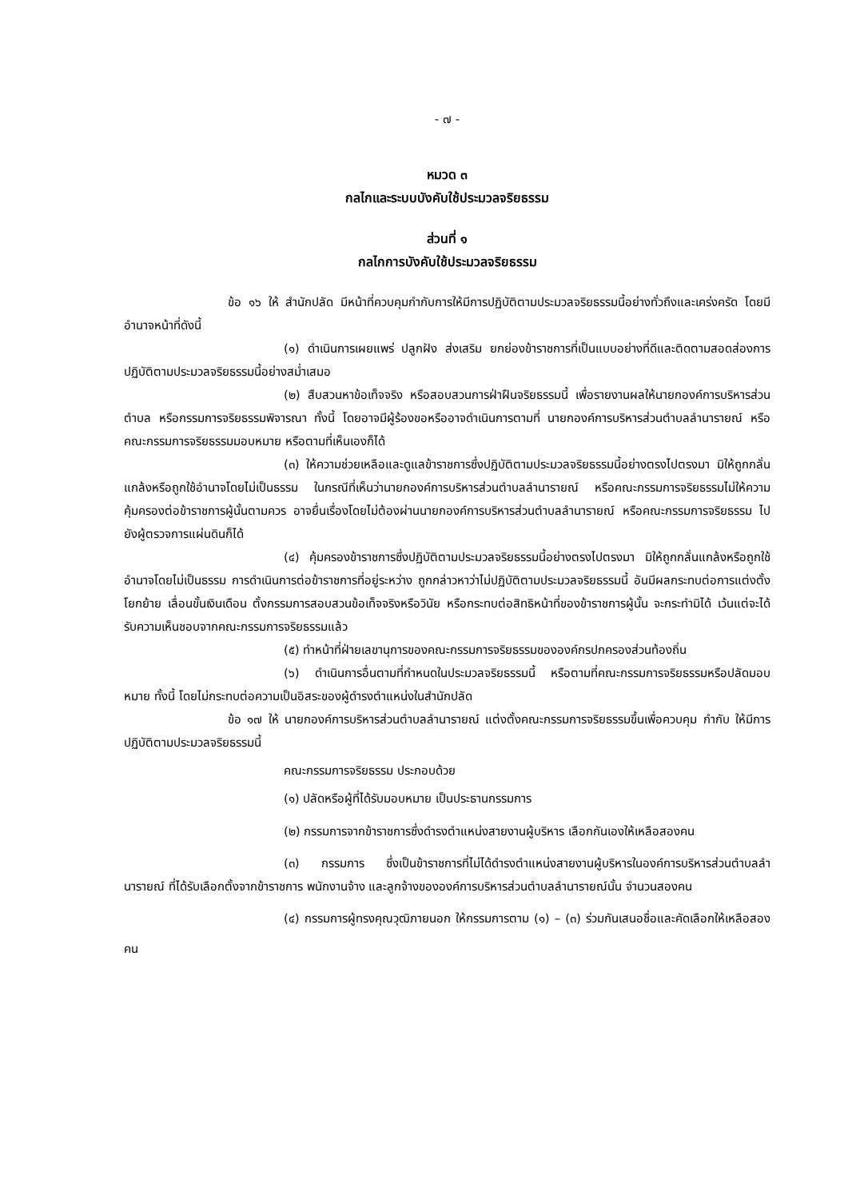- ๗ -
หมวด ๓
กลไกและระบบบังคับใช้ประมวลจริยธรรม
ส่วนที่ ๑
กลไกการบังคับใช้ประมวลจริยธรรม
ข้อ ๑๖ ให้ สำนักปลัด มีหน้าที่ควบคุมกำกับการให้มีการปฏิบัติตามประมวลจริยธรรมนี้อย่างทั่วถึงและเคร่งครัด โดยมีอำนาจหน้าที่ดังนี้
(๑) ดำเนินการเผยแพร่ ปลูกฝัง ส่งเสริม ยกย่องข้าราชการที่เป็นแบบอย่างที่ดีและติดตามสอดส่องการปฏิบัติตามประมวลจริยธรรมนี้อย่างสม่ำเสมอ
(๒) สืบสวนหาข้อเท็จจริง หรือสอบสวนการฝ่าฝืนจริยธรรมนี้ เพื่อรายงานผลให้นายกองค์การบริหารส่วนตำบล หรือกรรมการจริยธรรมพิจารณา ทั้งนี้ โดยอาจมีผู้ร้องขอหรืออาจดำเนินการตามที่ นายกองค์การบริหารส่วนตำบลลำนารายณ์ หรือคณะกรรมการจริยธรรมมอบหมาย หรือตามที่เห็นเองก็ได้
(๓) ให้ความช่วยเหลือและดูแลข้าราชการซึ่งปฏิบัติตามประมวลจริยธรรมนี้อย่างตรงไปตรงมา มิให้ถูกกลั่นแกล้งหรือถูกใช้อำนาจโดยไม่เป็นธรรม ในกรณีที่เห็นว่านายกองค์การบริหารส่วนตำบลลำนารายณ์ หรือคณะกรรมการจริยธรรมไม่ให้ความคุ้มครองต่อข้าราชการผู้นั้นตามควร อาจยื่นเรื่องโดยไม่ต้องผ่านนายกองค์การบริหารส่วนตำบลลำนารายณ์ หรือคณะกรรมการจริยธรรม ไปยังผู้ตรวจการแผ่นดินก็ได้
(๔) คุ้มครองข้าราชการซึ่งปฏิบัติตามประมวลจริยธรรมนี้อย่างตรงไปตรงมา มิให้ถูกกลั่นแกล้งหรือถูกใช้อำนาจโดยไม่เป็นธรรม การดำเนินการต่อข้าราชการที่อยู่ระหว่าง ถูกกล่าวหาว่าไม่ปฏิบัติตามประมวลจริยธรรมนี้ อันมีผลกระทบต่อการแต่งตั้ง โยกย้าย เลื่อนขั้นเงินเดือน ตั้งกรรมการสอบสวนข้อเท็จจริงหรือวินัย หรือกระทบต่อสิทธิหน้าที่ของข้าราชการผู้นั้น จะกระทำมิได้ เว้นแต่จะได้รับความเห็นชอบจากคณะกรรมการจริยธรรมแล้ว
(๕) ทำหน้าที่ฝ่ายเลขานุการของคณะกรรมการจริยธรรมขององค์กรปกครองส่วนท้องถิ่น
(๖) ดำเนินการอื่นตามที่กำหนดในประมวลจริยธรรมนี้ หรือตามที่คณะกรรมการจริยธรรมหรือปลัดมอบหมาย ทั้งนี้ โดยไม่กระทบต่อความเป็นอิสระของผู้ดำรงตำแหน่งในสำนักปลัด
ข้อ ๑๗ ให้ นายกองค์การบริหารส่วนตำบลลำนารายณ์ แต่งตั้งคณะกรรมการจริยธรรมขึ้นเพื่อควบคุม กำกับ ให้มีการปฏิบัติตามประมวลจริยธรรมนี้
คณะกรรมการจริยธรรม ประกอบด้วย
(๑) ปลัดหรือผู้ที่ได้รับมอบหมาย เป็นประธานกรรมการ
(๒) กรรมการจากข้าราชการซึ่งดำรงตำแหน่งสายงานผู้บริหาร เลือกกันเองให้เหลือสองคน
(๓) กรรมการ ซึ่งเป็นข้าราชการที่ไม่ได้ดำรงตำแหน่งสายงานผู้บริหารในองค์การบริหารส่วนตำบลลำนารายณ์ ที่ได้รับเลือกตั้งจากข้าราชการ พนักงานจ้าง และลูกจ้างขององค์การบริหารส่วนตำบลลำนารายณ์นั้น จำนวนสองคน
(๔) กรรมการผู้ทรงคุณวุฒิภายนอก ให้กรรมการตาม (๑) – (๓) ร่วมกันเสนอชื่อและคัดเลือกให้เหลือสองคน